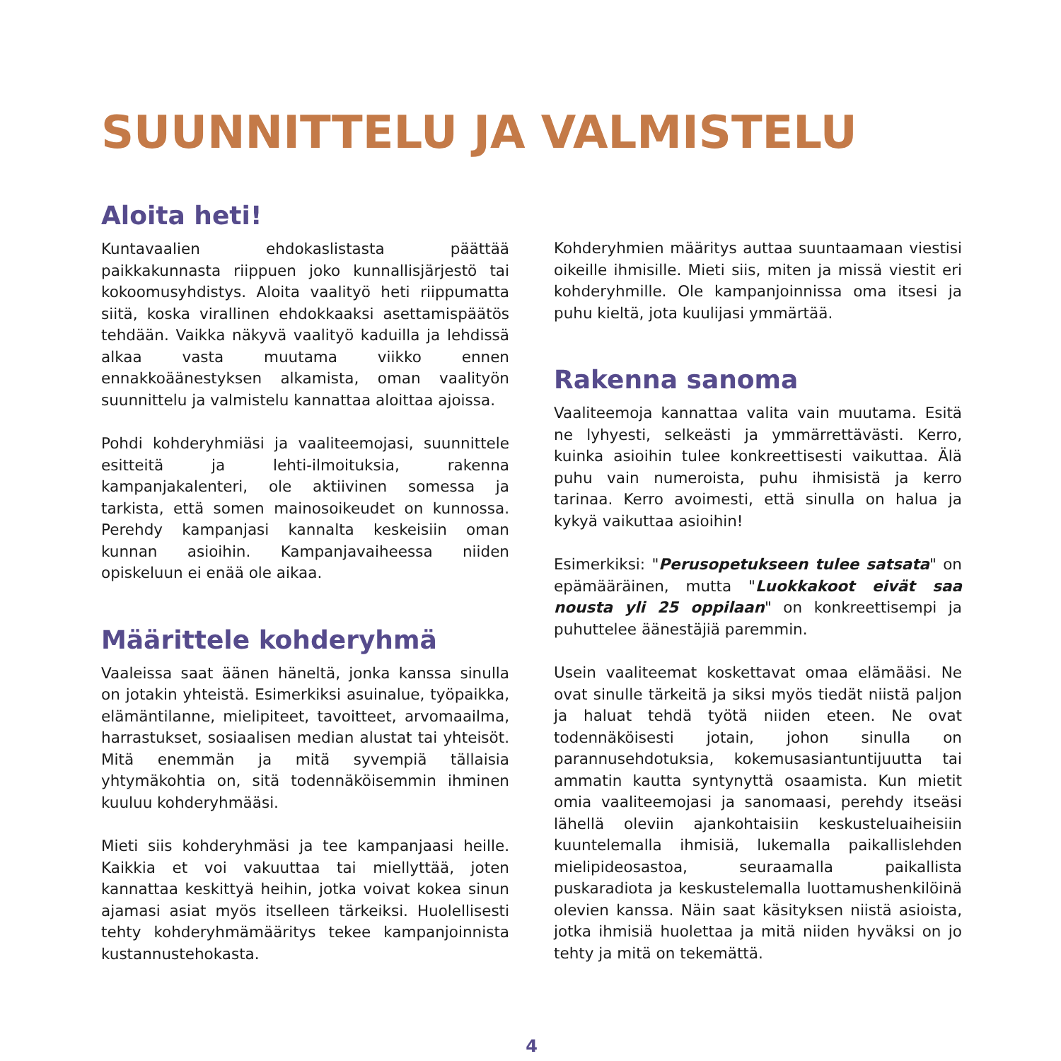SUUNNITTELU JA VALMISTELU
Aloita heti!
Kuntavaalien ehdokaslistasta päättää paikkakunnasta riippuen joko kunnallisjärjestö tai kokoomusyhdistys. Aloita vaalityö heti riippumatta siitä, koska virallinen ehdokkaaksi asettamispäätös tehdään. Vaikka näkyvä vaalityö kaduilla ja lehdissä alkaa vasta muutama viikko ennen ennakkoäänestyksen alkamista, oman vaalityön suunnittelu ja valmistelu kannattaa aloittaa ajoissa.
Pohdi kohderyhmiäsi ja vaaliteemojasi, suunnittele esitteitä ja lehti-ilmoituksia, rakenna kampanjakalenteri, ole aktiivinen somessa ja tarkista, että somen mainosoikeudet on kunnossa. Perehdy kampanjasi kannalta keskeisiin oman kunnan asioihin. Kampanjavaiheessa niiden opiskeluun ei enää ole aikaa.
Määrittele kohderyhmä
Vaaleissa saat äänen häneltä, jonka kanssa sinulla on jotakin yhteistä. Esimerkiksi asuinalue, työpaikka, elämäntilanne, mielipiteet, tavoitteet, arvomaailma, harrastukset, sosiaalisen median alustat tai yhteisöt. Mitä enemmän ja mitä syvempiä tällaisia yhtymäkohtia on, sitä todennäköisemmin ihminen kuuluu kohderyhmääsi.
Mieti siis kohderyhmäsi ja tee kampanjaasi heille. Kaikkia et voi vakuuttaa tai miellyttää, joten kannattaa keskittyä heihin, jotka voivat kokea sinun ajamasi asiat myös itselleen tärkeiksi. Huolellisesti tehty kohderyhmämääritys tekee kampanjoinnista kustannustehokasta.
Kohderyhmien määritys auttaa suuntaamaan viestisi oikeille ihmisille. Mieti siis, miten ja missä viestit eri kohderyhmille. Ole kampanjoinnissa oma itsesi ja puhu kieltä, jota kuulijasi ymmärtää.
Rakenna sanoma
Vaaliteemoja kannattaa valita vain muutama. Esitä ne lyhyesti, selkeästi ja ymmärrettävästi. Kerro, kuinka asioihin tulee konkreettisesti vaikuttaa. Älä puhu vain numeroista, puhu ihmisistä ja kerro tarinaa. Kerro avoimesti, että sinulla on halua ja kykyä vaikuttaa asioihin!
Esimerkiksi: "Perusopetukseen tulee satsata" on epämääräinen, mutta "Luokkakoot eivät saa nousta yli 25 oppilaan" on konkreettisempi ja puhuttelee äänestäjiä paremmin.
Usein vaaliteemat koskettavat omaa elämääsi. Ne ovat sinulle tärkeitä ja siksi myös tiedät niistä paljon ja haluat tehdä työtä niiden eteen. Ne ovat todennäköisesti jotain, johon sinulla on parannusehdotuksia, kokemusasiantuntijuutta tai ammatin kautta syntynyttä osaamista. Kun mietit omia vaaliteemojasi ja sanomaasi, perehdy itseäsi lähellä oleviin ajankohtaisiin keskusteluaiheisiin kuuntelemalla ihmisiä, lukemalla paikallislehden mielipideosastoa, seuraamalla paikallista puskaradiota ja keskustelemalla luottamushenkilöinä olevien kanssa. Näin saat käsityksen niistä asioista, jotka ihmisiä huolettaa ja mitä niiden hyväksi on jo tehty ja mitä on tekemättä.
4